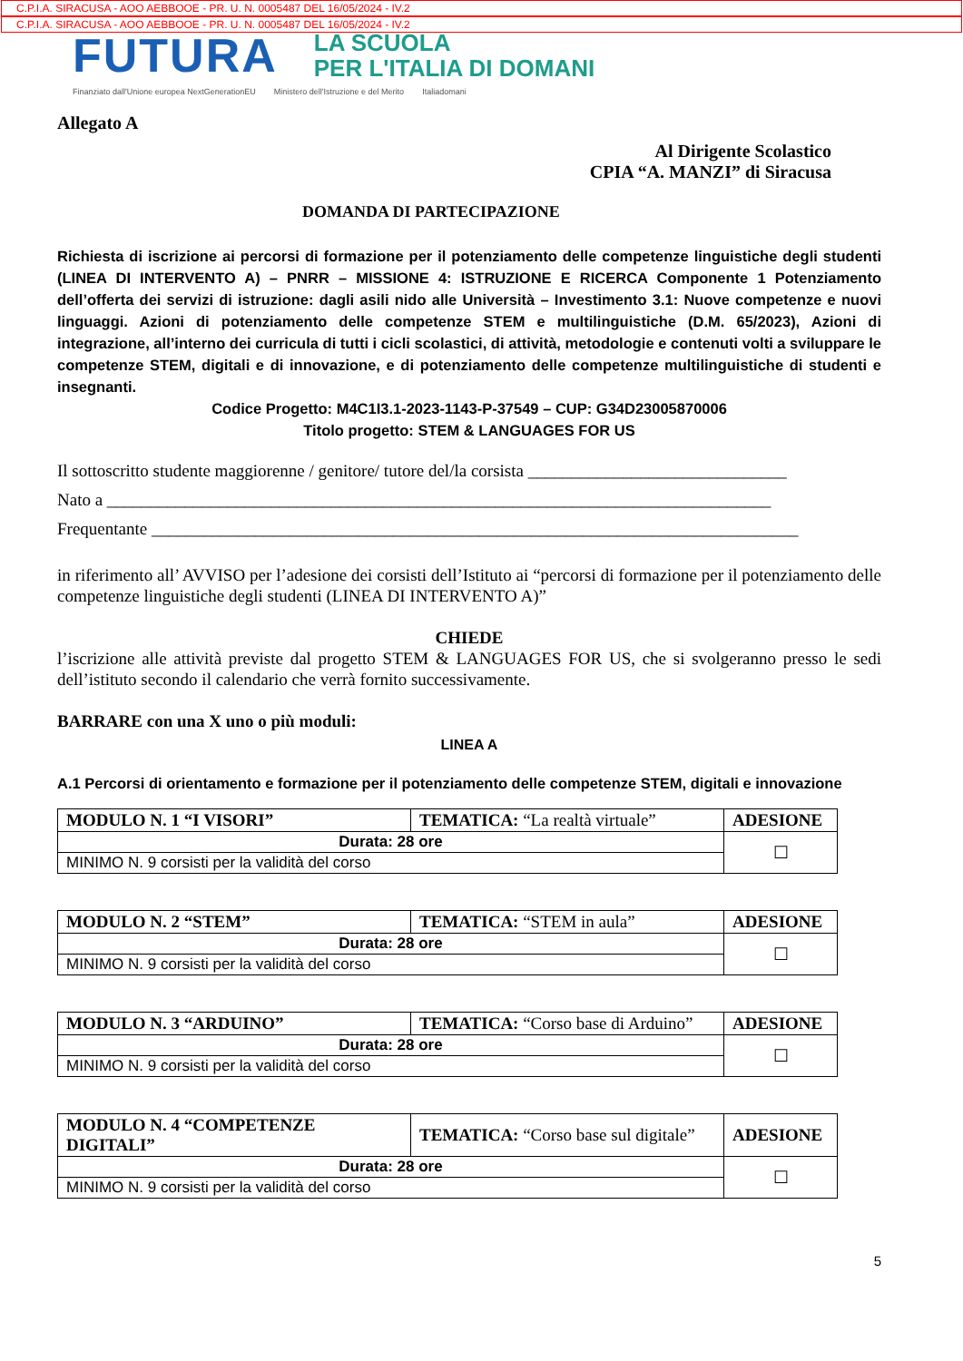C.P.I.A. SIRACUSA - AOO AEBBOOE - PR. U. N. 0005487 DEL 16/05/2024 - IV.2
C.P.I.A. SIRACUSA - AOO AEBBOOE - PR. U. N. 0005487 DEL 16/05/2024 - IV.2
FUTURA LA SCUOLA
PER L'ITALIA DI DOMANI
Finanziato dall'Unione europea NextGenerationEU Ministero dell'Istruzione e del Merito Italiadomani
Allegato A
Al Dirigente Scolastico
CPIA “A. MANZI” di Siracusa
DOMANDA DI PARTECIPAZIONE
Richiesta di iscrizione ai percorsi di formazione per il potenziamento delle competenze linguistiche degli studenti (LINEA DI INTERVENTO A) – PNRR – MISSIONE 4: ISTRUZIONE E RICERCA Componente 1 Potenziamento dell’offerta dei servizi di istruzione: dagli asili nido alle Università – Investimento 3.1: Nuove competenze e nuovi linguaggi. Azioni di potenziamento delle competenze STEM e multilinguistiche (D.M. 65/2023), Azioni di integrazione, all’interno dei curricula di tutti i cicli scolastici, di attività, metodologie e contenuti volti a sviluppare le competenze STEM, digitali e di innovazione, e di potenziamento delle competenze multilinguistiche di studenti e insegnanti.
Codice Progetto: M4C1I3.1-2023-1143-P-37549 – CUP: G34D23005870006
Titolo progetto: STEM & LANGUAGES FOR US
Il sottoscritto studente maggiorenne / genitore/ tutore del/la corsista ______________________________
Nato a _____________________________________________________________________________
Frequentante ___________________________________________________________________________
in riferimento all’ AVVISO per l’adesione dei corsisti dell’Istituto ai “percorsi di formazione per il potenziamento delle competenze linguistiche degli studenti (LINEA DI INTERVENTO A)”
CHIEDE
l’iscrizione alle attività previste dal progetto STEM & LANGUAGES FOR US, che si svolgeranno presso le sedi dell’istituto secondo il calendario che verrà fornito successivamente.
BARRARE con una X uno o più moduli:
LINEA A
A.1 Percorsi di orientamento e formazione per il potenziamento delle competenze STEM, digitali e innovazione
| MODULO N. 1 “I VISORI” | TEMATICA: “La realtà virtuale” | ADESIONE |
| Durata: 28 ore | | ☐ |
| MINIMO N. 9 corsisti per la validità del corso | | |
| MODULO N. 2 “STEM” | TEMATICA: “STEM in aula” | ADESIONE |
| Durata: 28 ore | | ☐ |
| MINIMO N. 9 corsisti per la validità del corso | | |
| MODULO N. 3 “ARDUINO” | TEMATICA: “Corso base di Arduino” | ADESIONE |
| Durata: 28 ore | | ☐ |
| MINIMO N. 9 corsisti per la validità del corso | | |
| MODULO N. 4 “COMPETENZE DIGITALI” | TEMATICA: “Corso base sul digitale” | ADESIONE |
| Durata: 28 ore | | ☐ |
| MINIMO N. 9 corsisti per la validità del corso | | |
5